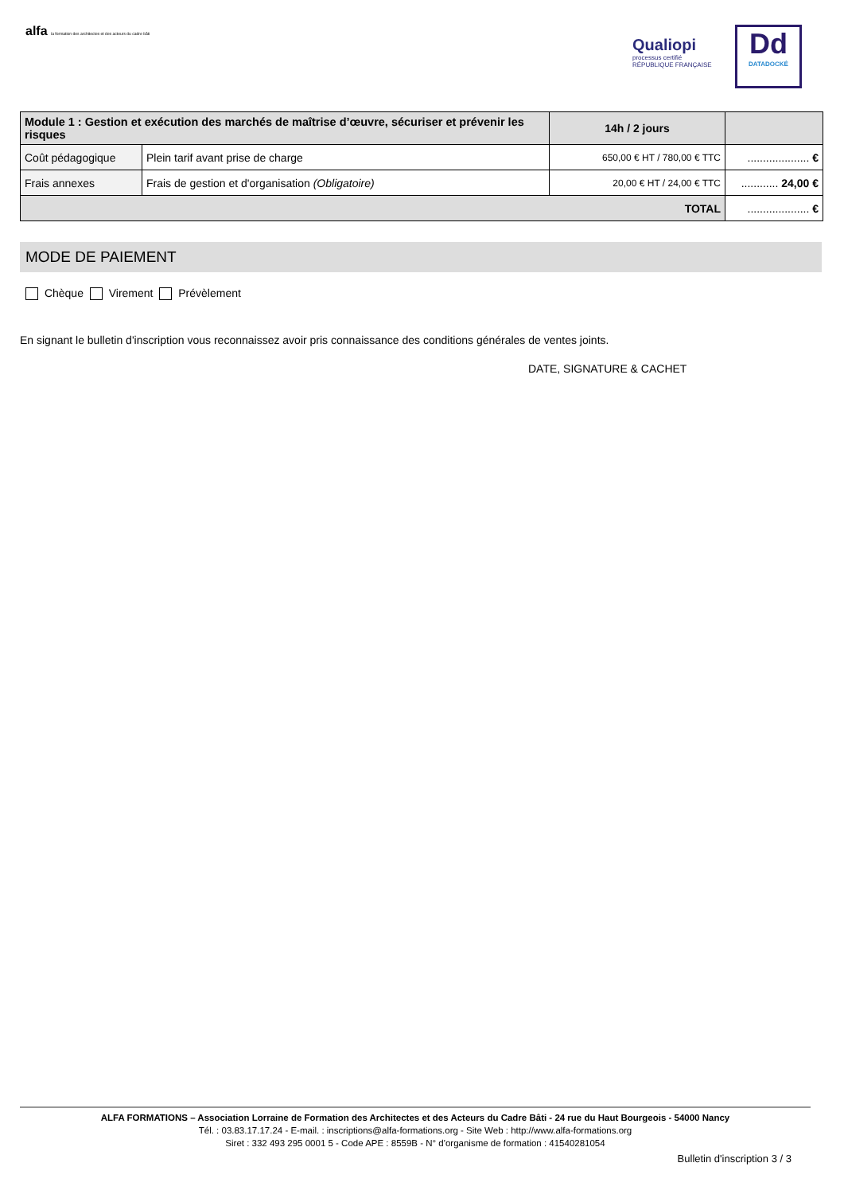alfa la formation des architectes et des acteurs du cadre bâti
Qualiopi
processus certifié
RÉPUBLIQUE FRANÇAISE
Dd
DATADOCKÉ
| Module 1 : Gestion et exécution des marchés de maîtrise d’œuvre, sécuriser et prévenir les risques | | 14h / 2 jours | |
| Coût pédagogique | Plein tarif avant prise de charge | 650,00 € HT / 780,00 € TTC | .................... € |
| Frais annexes | Frais de gestion et d'organisation (Obligatoire) | 20,00 € HT / 24,00 € TTC | ............ 24,00 € |
| TOTAL | | | .................... € |
MODE DE PAIEMENT
Chèque Virement Prévèlement
En signant le bulletin d'inscription vous reconnaissez avoir pris connaissance des conditions générales de ventes joints.
DATE, SIGNATURE & CACHET
ALFA FORMATIONS – Association Lorraine de Formation des Architectes et des Acteurs du Cadre Bâti - 24 rue du Haut Bourgeois - 54000 Nancy
Tél. : 03.83.17.17.24 - E-mail. : inscriptions@alfa-formations.org - Site Web : http://www.alfa-formations.org
Siret : 332 493 295 0001 5 - Code APE : 8559B - N° d'organisme de formation : 41540281054
Bulletin d'inscription 3 / 3